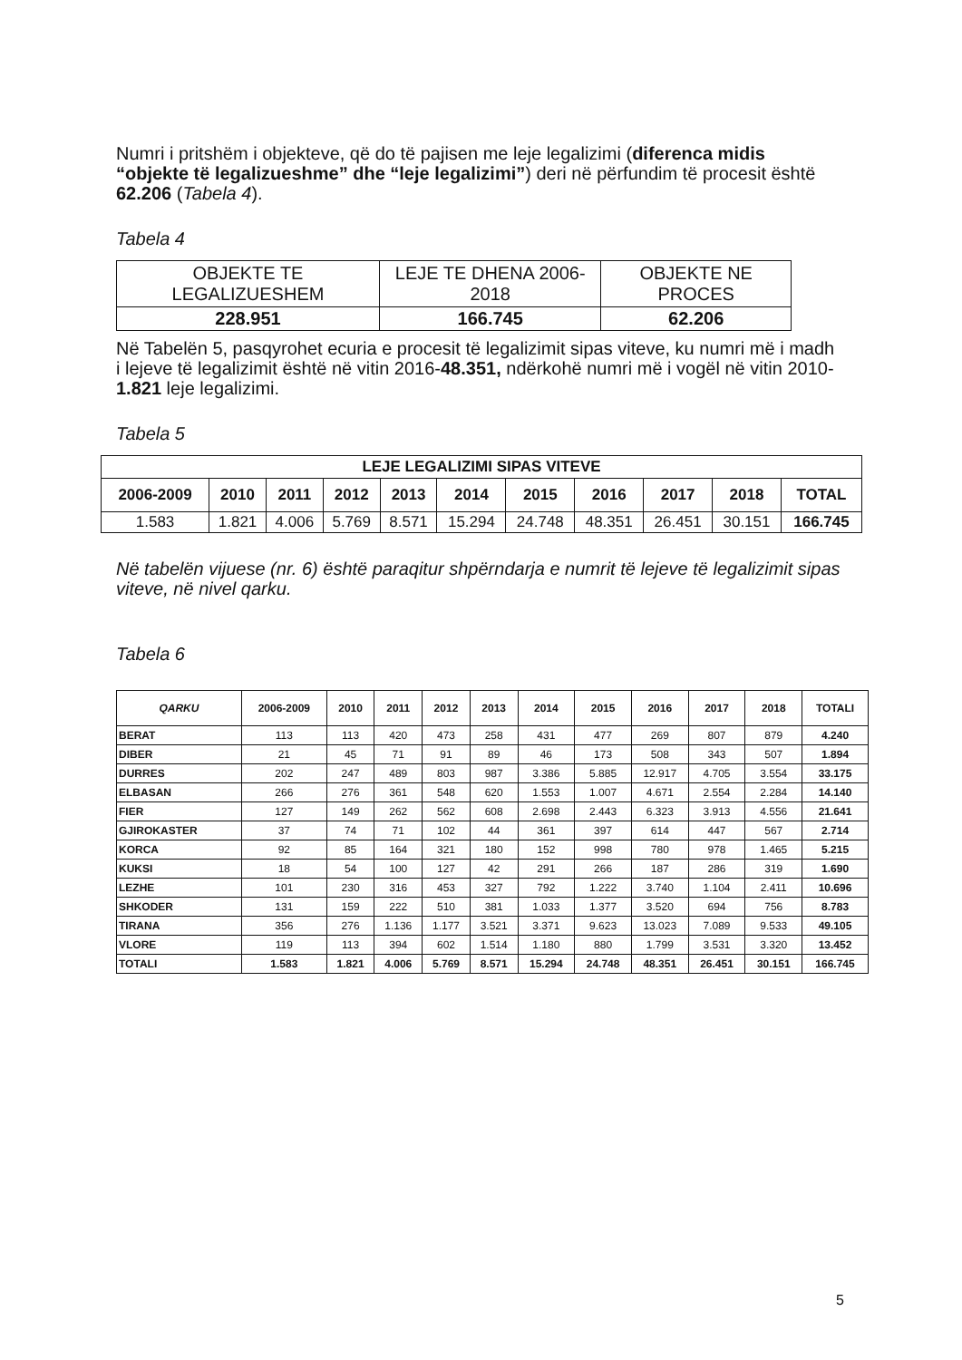Numri i pritshëm i objekteve, që do të pajisen me leje legalizimi (diferenca midis “objekte të legalizueshme” dhe “leje legalizimi”) deri në përfundim të procesit është 62.206 (Tabela 4).
Tabela 4
| OBJEKTE TE LEGALIZUESHEM | LEJE TE DHENA 2006-2018 | OBJEKTE NE PROCES |
| --- | --- | --- |
| 228.951 | 166.745 | 62.206 |
Në Tabelën 5, pasqyrohet ecuria e procesit të legalizimit sipas viteve, ku numri më i madh i lejeve të legalizimit është në vitin 2016-48.351, ndërkohë numri më i vogël në vitin 2010-1.821 leje legalizimi.
Tabela 5
| LEJE LEGALIZIMI SIPAS VITEVE | | | | | | | | | | |
| --- | --- | --- | --- | --- | --- | --- | --- | --- | --- | --- |
| 2006-2009 | 2010 | 2011 | 2012 | 2013 | 2014 | 2015 | 2016 | 2017 | 2018 | TOTAL |
| 1.583 | 1.821 | 4.006 | 5.769 | 8.571 | 15.294 | 24.748 | 48.351 | 26.451 | 30.151 | 166.745 |
Në tabelën vijuese (nr. 6) është paraqitur shpërndarja e numrit të lejeve të legalizimit sipas viteve, në nivel qarku.
Tabela 6
| QARKU | 2006-2009 | 2010 | 2011 | 2012 | 2013 | 2014 | 2015 | 2016 | 2017 | 2018 | TOTALI |
| --- | --- | --- | --- | --- | --- | --- | --- | --- | --- | --- | --- |
| BERAT | 113 | 113 | 420 | 473 | 258 | 431 | 477 | 269 | 807 | 879 | 4.240 |
| DIBER | 21 | 45 | 71 | 91 | 89 | 46 | 173 | 508 | 343 | 507 | 1.894 |
| DURRES | 202 | 247 | 489 | 803 | 987 | 3.386 | 5.885 | 12.917 | 4.705 | 3.554 | 33.175 |
| ELBASAN | 266 | 276 | 361 | 548 | 620 | 1.553 | 1.007 | 4.671 | 2.554 | 2.284 | 14.140 |
| FIER | 127 | 149 | 262 | 562 | 608 | 2.698 | 2.443 | 6.323 | 3.913 | 4.556 | 21.641 |
| GJIROKASTER | 37 | 74 | 71 | 102 | 44 | 361 | 397 | 614 | 447 | 567 | 2.714 |
| KORCA | 92 | 85 | 164 | 321 | 180 | 152 | 998 | 780 | 978 | 1.465 | 5.215 |
| KUKSI | 18 | 54 | 100 | 127 | 42 | 291 | 266 | 187 | 286 | 319 | 1.690 |
| LEZHE | 101 | 230 | 316 | 453 | 327 | 792 | 1.222 | 3.740 | 1.104 | 2.411 | 10.696 |
| SHKODER | 131 | 159 | 222 | 510 | 381 | 1.033 | 1.377 | 3.520 | 694 | 756 | 8.783 |
| TIRANA | 356 | 276 | 1.136 | 1.177 | 3.521 | 3.371 | 9.623 | 13.023 | 7.089 | 9.533 | 49.105 |
| VLORE | 119 | 113 | 394 | 602 | 1.514 | 1.180 | 880 | 1.799 | 3.531 | 3.320 | 13.452 |
| TOTALI | 1.583 | 1.821 | 4.006 | 5.769 | 8.571 | 15.294 | 24.748 | 48.351 | 26.451 | 30.151 | 166.745 |
5